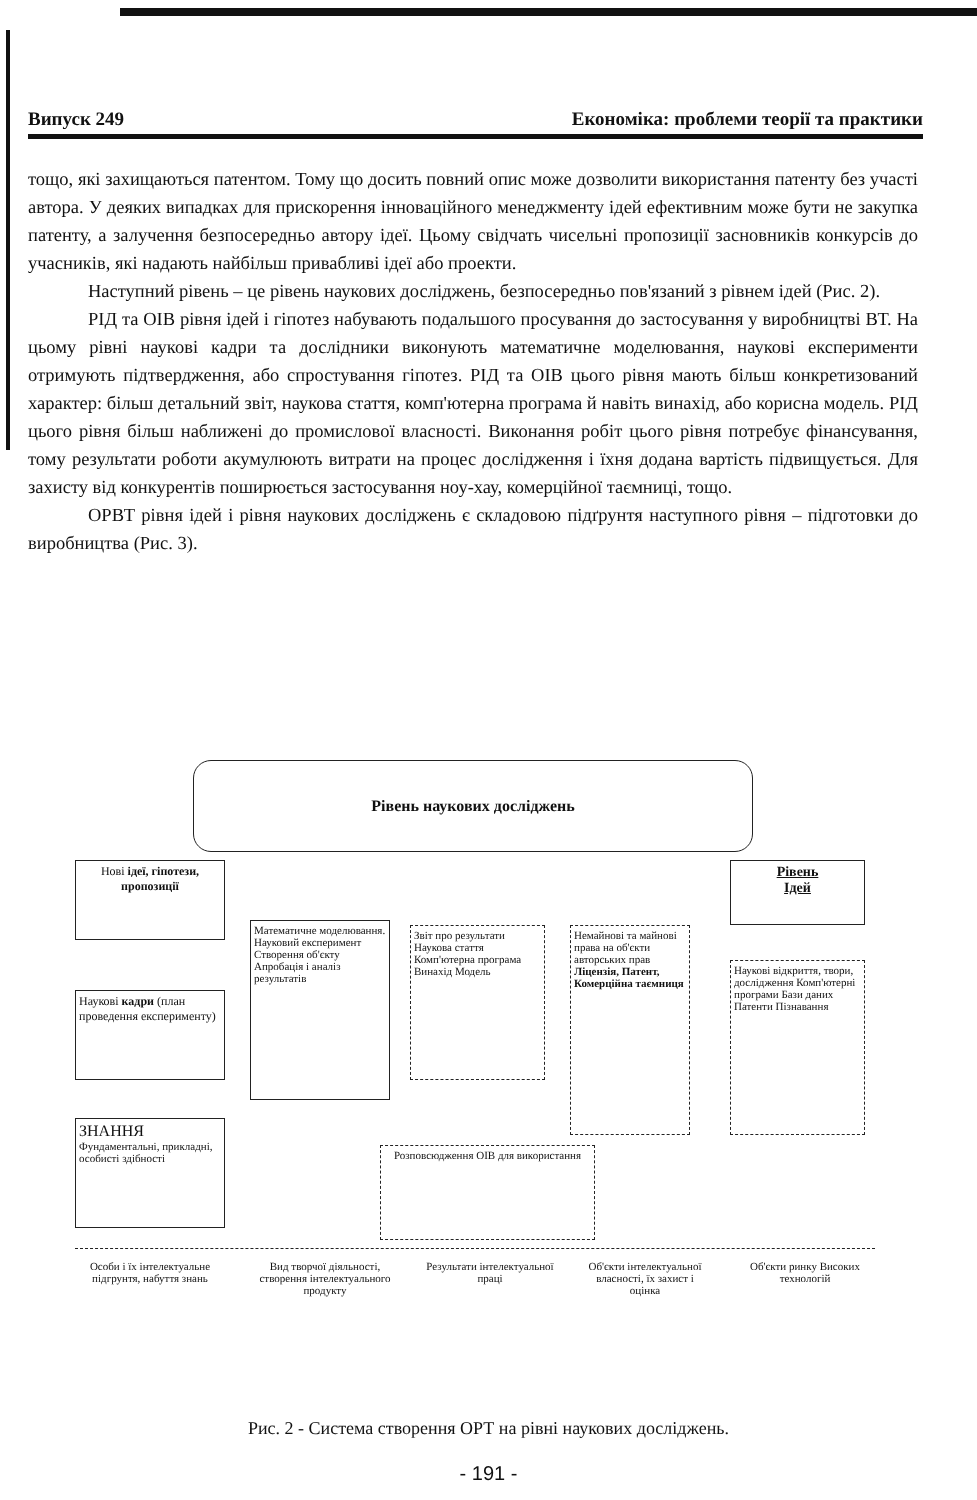Випуск 249 Економіка: проблеми теорії та практики
тощо, які захищаються патентом. Тому що досить повний опис може дозволити використання патенту без участі автора. У деяких випадках для прискорення інноваційного менеджменту ідей ефективним може бути не закупка патенту, а залучення безпосередньо автору ідеї. Цьому свідчать чисельні пропозиції засновників конкурсів до учасників, які надають найбільш привабливі ідеї або проекти.
Наступний рівень – це рівень наукових досліджень, безпосередньо пов'язаний з рівнем ідей (Рис. 2).
РІД та ОІВ рівня ідей і гіпотез набувають подальшого просування до застосування у виробництві ВТ. На цьому рівні наукові кадри та дослідники виконують математичне моделювання, наукові експерименти отримують підтвердження, або спростування гіпотез. РІД та ОІВ цього рівня мають більш конкретизований характер: більш детальний звіт, наукова стаття, комп'ютерна програма й навіть винахід, або корисна модель. РІД цього рівня більш наближені до промислової власності. Виконання робіт цього рівня потребує фінансування, тому результати роботи акумулюють витрати на процес дослідження і їхня додана вартість підвищується. Для захисту від конкурентів поширюється застосування ноу-хау, комерційної таємниці, тощо.
ОРВТ рівня ідей і рівня наукових досліджень є складовою підґрунтя наступного рівня – підготовки до виробництва (Рис. 3).
Рівень наукових досліджень
Нові ідеї, гіпотези, пропозиції
Рівень
Ідей
Наукові кадри (план проведення експерименту)
Математичне моделювання. Науковий експеримент Створення об'єкту Апробація і аналіз результатів
Звіт про результати Наукова стаття Комп'ютерна програма Винахід Модель
Немайнові та майнові права на об'єкти авторських прав Ліцензія, Патент, Комерційна таємниця
Наукові відкриття, твори, дослідження Комп'ютерні програми Бази даних Патенти Пізнавання
ЗНАННЯ
Фундаментальні, прикладні, особисті здібності
Розповсюдження ОІВ для використання
Особи і їх інтелектуальне підгрунтя, набуття знань
Вид творчої діяльності, створення інтелектуального продукту
Результати інтелектуальної праці
Об'єкти інтелектуальної власності, їх захист і оцінка
Об'єкти ринку Високих технологій
Рис. 2 - Система створення ОРТ на рівні наукових досліджень.
- 191 -